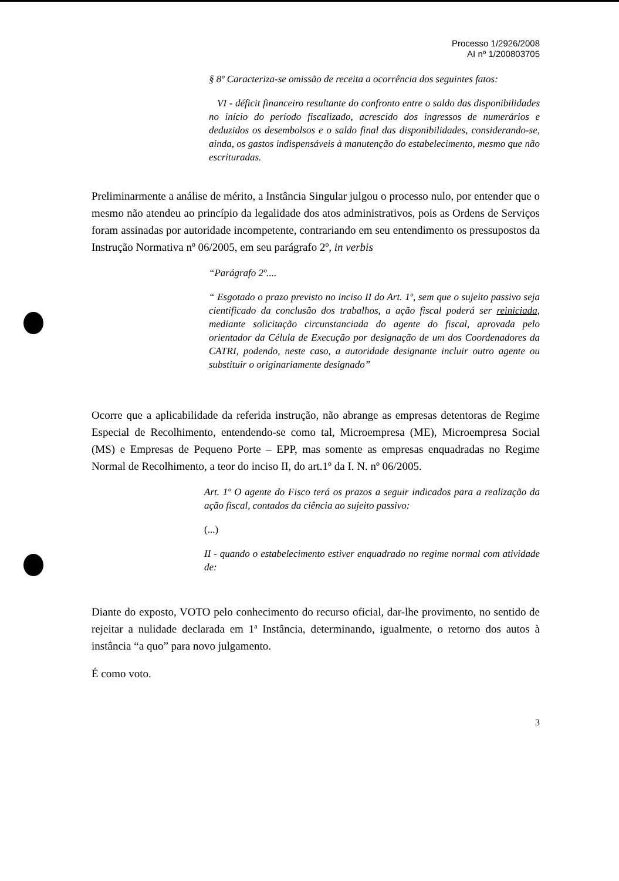Processo 1/2926/2008
AI nº 1/200803705
§ 8º Caracteriza-se omissão de receita a ocorrência dos seguintes fatos:
VI - déficit financeiro resultante do confronto entre o saldo das disponibilidades no início do período fiscalizado, acrescido dos ingressos de numerários e deduzidos os desembolsos e o saldo final das disponibilidades, considerando-se, ainda, os gastos indispensáveis à manutenção do estabelecimento, mesmo que não escrituradas.
Preliminarmente a análise de mérito, a Instância Singular julgou o processo nulo, por entender que o mesmo não atendeu ao princípio da legalidade dos atos administrativos, pois as Ordens de Serviços foram assinadas por autoridade incompetente, contrariando em seu entendimento os pressupostos da Instrução Normativa nº 06/2005, em seu parágrafo 2º, in verbis
“Parágrafo 2º....
“ Esgotado o prazo previsto no inciso II do Art. 1º, sem que o sujeito passivo seja cientificado da conclusão dos trabalhos, a ação fiscal poderá ser reiniciada, mediante solicitação circunstanciada do agente do fiscal, aprovada pelo orientador da Célula de Execução por designação de um dos Coordenadores da CATRI, podendo, neste caso, a autoridade designante incluir outro agente ou substituir o originariamente designado”
Ocorre que a aplicabilidade da referida instrução, não abrange as empresas detentoras de Regime Especial de Recolhimento, entendendo-se como tal, Microempresa (ME), Microempresa Social (MS) e Empresas de Pequeno Porte – EPP, mas somente as empresas enquadradas no Regime Normal de Recolhimento, a teor do inciso II, do art.1º da I. N. nº 06/2005.
Art. 1º O agente do Fisco terá os prazos a seguir indicados para a realização da ação fiscal, contados da ciência ao sujeito passivo:
(...)
II - quando o estabelecimento estiver enquadrado no regime normal com atividade de:
Diante do exposto, VOTO pelo conhecimento do recurso oficial, dar-lhe provimento, no sentido de rejeitar a nulidade declarada em 1ª Instância, determinando, igualmente, o retorno dos autos à instância “a quo” para novo julgamento.
É como voto.
3